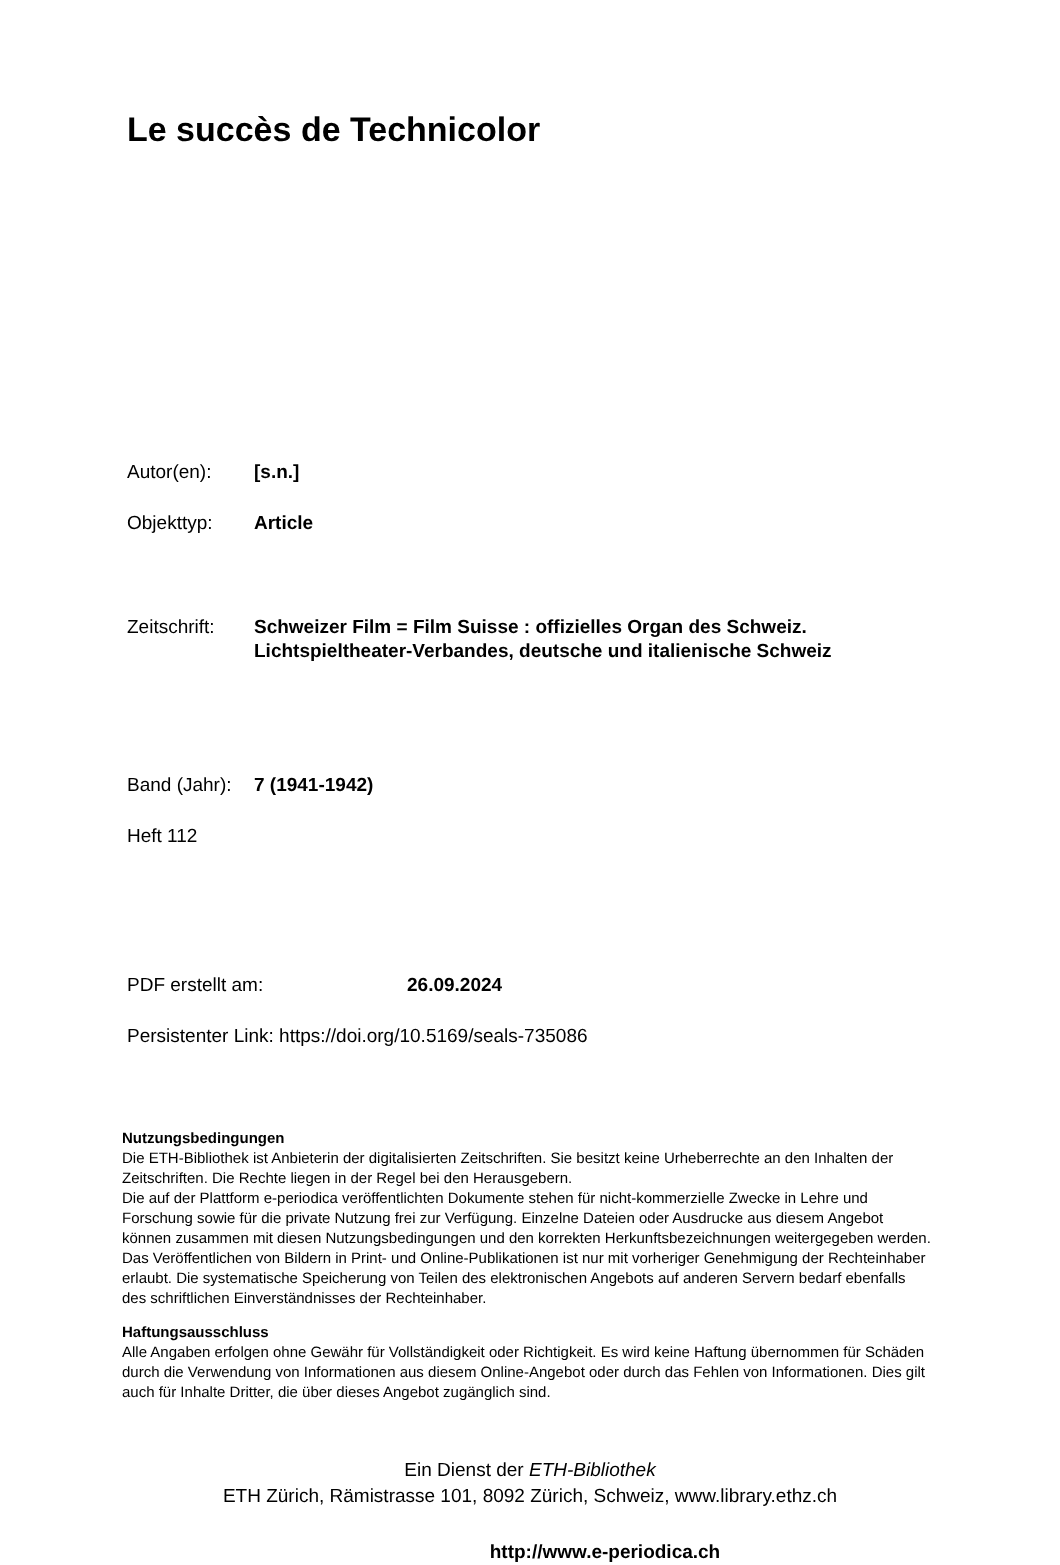Le succès de Technicolor
Autor(en): [s.n.]
Objekttyp: Article
Zeitschrift:
Schweizer Film = Film Suisse : offizielles Organ des Schweiz.
Lichtspieltheater-Verbandes, deutsche und italienische Schweiz
Band (Jahr):
7 (1941-1942)
Heft 112
PDF erstellt am: 26.09.2024
Persistenter Link: https://doi.org/10.5169/seals-735086
Nutzungsbedingungen
Die ETH-Bibliothek ist Anbieterin der digitalisierten Zeitschriften. Sie besitzt keine Urheberrechte an den Inhalten der Zeitschriften. Die Rechte liegen in der Regel bei den Herausgebern.
Die auf der Plattform e-periodica veröffentlichten Dokumente stehen für nicht-kommerzielle Zwecke in Lehre und Forschung sowie für die private Nutzung frei zur Verfügung. Einzelne Dateien oder Ausdrucke aus diesem Angebot können zusammen mit diesen Nutzungsbedingungen und den korrekten Herkunftsbezeichnungen weitergegeben werden.
Das Veröffentlichen von Bildern in Print- und Online-Publikationen ist nur mit vorheriger Genehmigung der Rechteinhaber erlaubt. Die systematische Speicherung von Teilen des elektronischen Angebots auf anderen Servern bedarf ebenfalls des schriftlichen Einverständnisses der Rechteinhaber.
Haftungsausschluss
Alle Angaben erfolgen ohne Gewähr für Vollständigkeit oder Richtigkeit. Es wird keine Haftung übernommen für Schäden durch die Verwendung von Informationen aus diesem Online-Angebot oder durch das Fehlen von Informationen. Dies gilt auch für Inhalte Dritter, die über dieses Angebot zugänglich sind.
Ein Dienst der ETH-Bibliothek
ETH Zürich, Rämistrasse 101, 8092 Zürich, Schweiz, www.library.ethz.ch
http://www.e-periodica.ch